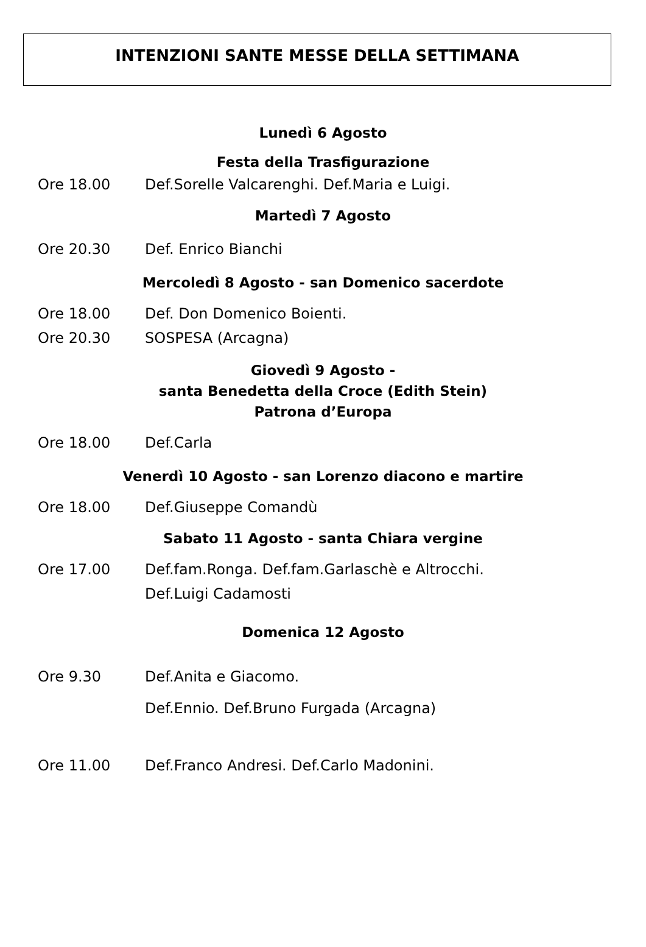INTENZIONI SANTE MESSE DELLA SETTIMANA
Lunedì 6 Agosto
Festa della Trasfigurazione
Ore 18.00 Def.Sorelle Valcarenghi. Def.Maria e Luigi.
Martedì 7 Agosto
Ore 20.30 Def. Enrico Bianchi
Mercoledì 8 Agosto - san Domenico sacerdote
Ore 18.00 Def. Don Domenico Boienti.
Ore 20.30 SOSPESA (Arcagna)
Giovedì 9 Agosto -
santa Benedetta della Croce (Edith Stein)
Patrona d’Europa
Ore 18.00 Def.Carla
Venerdì 10 Agosto - san Lorenzo diacono e martire
Ore 18.00 Def.Giuseppe Comandù
Sabato 11 Agosto - santa Chiara vergine
Ore 17.00 Def.fam.Ronga. Def.fam.Garlaschè e Altrocchi.
Def.Luigi Cadamosti
Domenica 12 Agosto
Ore 9.30 Def.Anita e Giacomo.
Def.Ennio. Def.Bruno Furgada (Arcagna)
Ore 11.00 Def.Franco Andresi. Def.Carlo Madonini.